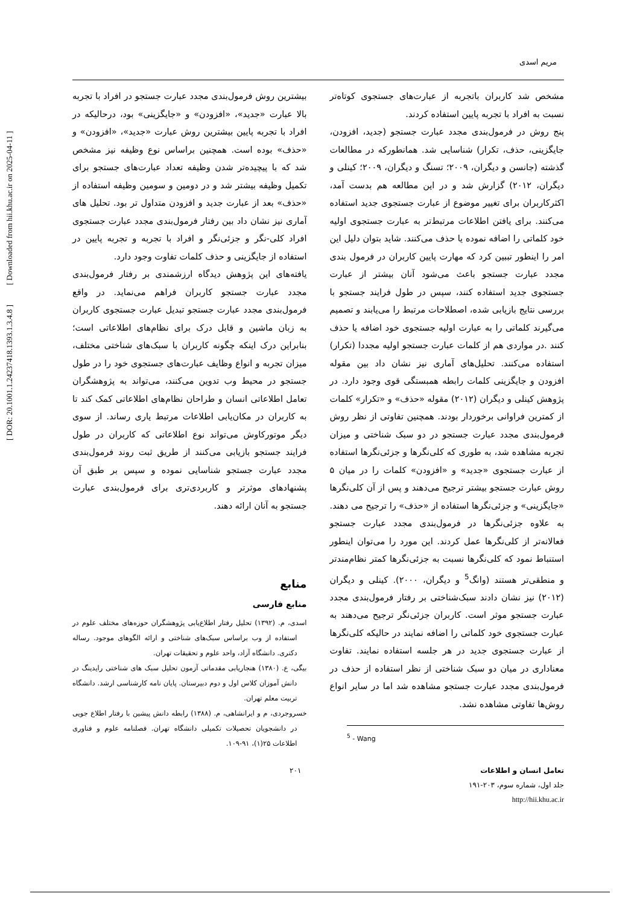[ DOR: 20.1001.1.24237418.1393.1.3.4.8 ] [ Downloaded from hii.khu.ac.ir on 2025-04-11 ]
مریم اسدی
مشخص شد کاربران باتجربه از عبارت‌های جستجوی کوتاه‌تر نسبت به افراد با تجربه پایین استفاده کردند.
پنج روش در فرمول‌بندی مجدد عبارت جستجو (جدید، افزودن، جایگزینی، حذف، تکرار) شناسایی شد. همانطورکه در مطالعات گذشته (جانسن و دیگران، ۲۰۰۹؛ تسنگ و دیگران، ۲۰۰۹؛ کینلی و دیگران، ۲۰۱۲) گزارش شد و در این مطالعه هم بدست آمد، اکثرکاربران برای تغییر موضوع از عبارت جستجوی جدید استفاده می‌کنند. برای یافتن اطلاعات مرتبط‌تر به عبارت جستجوی اولیه خود کلماتی را اضافه نموده یا حذف می‌کنند. شاید بتوان دلیل این امر را اینطور تببین کرد که مهارت پایین کاربران در فرمول بندی مجدد عبارت جستجو باعث می‌شود آنان بیشتر از عبارت جستجوی جدید استفاده کنند، سپس در طول فرایند جستجو با بررسی نتایج بازیابی شده، اصطلاحات مرتبط را می‌یابند و تصمیم می‌گیرند کلماتی را به عبارت اولیه جستجوی خود اضافه یا حذف کنند .در مواردی هم از کلمات عبارت جستجو اولیه مجددا (تکرار) استفاده می‌کنند. تحلیل‌های آماری نیز نشان داد بین مقوله افزودن و جایگزینی کلمات رابطه همبستگی قوی وجود دارد. در پژوهش کینلی و دیگران (۲۰۱۲) مقوله «حذف» و «تکرار» کلمات از کمترین فراوانی برخوردار بودند. همچنین تفاوتی از نظر روش فرمول‌بندی مجدد عبارت جستجو در دو سبک شناختی و میزان تجربه مشاهده شد، به طوری که کلی‌نگرها و جزئی‌نگرها استفاده از عبارت جستجوی «جدید» و «افزودن» کلمات را در میان ۵ روش عبارت جستجو بیشتر ترجیح می‌دهند و پس از آن کلی‌نگرها «جایگزینی» و جزئی‌نگرها استفاده از «حذف» را ترجیح می دهند.
به علاوه جزئی‌نگرها در فرمول‌بندی مجدد عبارت جستجو فعالانه‌تر از کلی‌نگرها عمل کردند. این مورد را می‌توان اینطور استنباط نمود که کلی‌نگرها نسبت به جزئی‌نگرها کمتر نظام‌مندتر و منطقی‌تر هستند (وانگ<sup>5</sup> و دیگران، ۲۰۰۰). کینلی و دیگران (۲۰۱۲) نیز نشان دادند سبک‌شناختی بر رفتار فرمول‌بندی مجدد عبارت جستجو موثر است. کاربران جزئی‌نگر ترجیح می‌دهند به عبارت جستجوی خود کلماتی را اضافه نمایند در حالیکه کلی‌نگرها از عبارت جستجوی جدید در هر جلسه استفاده نمایند. تفاوت معناداری در میان دو سبک شناختی از نظر استفاده از حذف در فرمول‌بندی مجدد عبارت جستجو مشاهده شد اما در سایر انواع روش‌ها تفاوتی مشاهده نشد.
<sup>5</sup> - Wang
بیشترین روش فرمول‌بندی مجدد عبارت جستجو در افراد با تجربه بالا عبارت «جدید»، «افزودن» و «جایگزینی» بود، درحالیکه در افراد با تجربه پایین بیشترین روش عبارت «جدید»، «افزودن» و «حذف» بوده است. همچنین براساس نوع وظیفه نیز مشخص شد که با پیچیده‌تر شدن وظیفه تعداد عبارت‌های جستجو برای تکمیل وظیفه بیشتر شد و در دومین و سومین وظیفه استفاده از «حذف» بعد از عبارت جدید و افزودن متداول تر بود. تحلیل های آماری نیز نشان داد بین رفتار فرمول‌بندی مجدد عبارت جستجوی افراد کلی-نگر و جزئی‌نگر و افراد با تجربه و تجربه پایین در استفاده از جایگزینی و حذف کلمات تفاوت وجود دارد.
یافته‌های این پژوهش دیدگاه ارزشمندی بر رفتار فرمول‌بندی مجدد عبارت جستجو کاربران فراهم می‌نماید. در واقع فرمول‌بندی مجدد عبارت جستجو تبدیل عبارت جستجوی کاربران به زبان ماشین و قابل درک برای نظام‌های اطلاعاتی است؛ بنابراین درک اینکه چگونه کاربران با سبک‌های شناختی مختلف، میزان تجربه و انواع وظایف عبارت‌های جستجوی خود را در طول جستجو در محیط وب تدوین می‌کنند، می‌تواند به پژوهشگران تعامل اطلاعاتی انسان و طراحان نظام‌های اطلاعاتی کمک کند تا به کاربران در مکان‌یابی اطلاعات مرتبط یاری رساند. از سوی دیگر موتورکاوش می‌تواند نوع اطلاعاتی که کاربران در طول فرایند جستجو بازیابی می‌کنند از طریق ثبت روند فرمول‌بندی مجدد عبارت جستجو شناسایی نموده و سپس بر طبق آن پشنهادهای موثرتر و کاربردی‌تری برای فرمول‌بندی عبارت جستجو به آنان ارائه دهند.
منابع
منابع فارسی
اسدی، م. (۱۳۹۲) تحلیل رفتار اطلاع‌یابی پژوهشگران حوزه‌های مختلف علوم در استفاده از وب براساس سبک‌های شناختی و ارائه الگوهای موجود. رساله دکتری. دانشگاه آزاد، واحد علوم و تحقیقات تهران.
بیگی، ع. (۱۳۸۰) هنجاریابی مقدماتی آزمون تحلیل سبک های شناختی رایدینگ در دانش آموزان کلاس اول و دوم دبیرستان. پایان نامه کارشناسی ارشد. دانشگاه تربیت معلم تهران.
خسروجردی، م و ایرانشاهی، م. (۱۳۸۸) رابطه دانش پیشین با رفتار اطلاع جویی در دانشجویان تحصیلات تکمیلی دانشگاه تهران. فصلنامه علوم و فناوری اطلاعات ۲۵(۱)، ۹۱-۱۰۹.
تعامل انسان و اطلاعات
جلد اول، شماره سوم، ۲۰۳-۱۹۱
http://hii.khu.ac.ir
۲۰۱